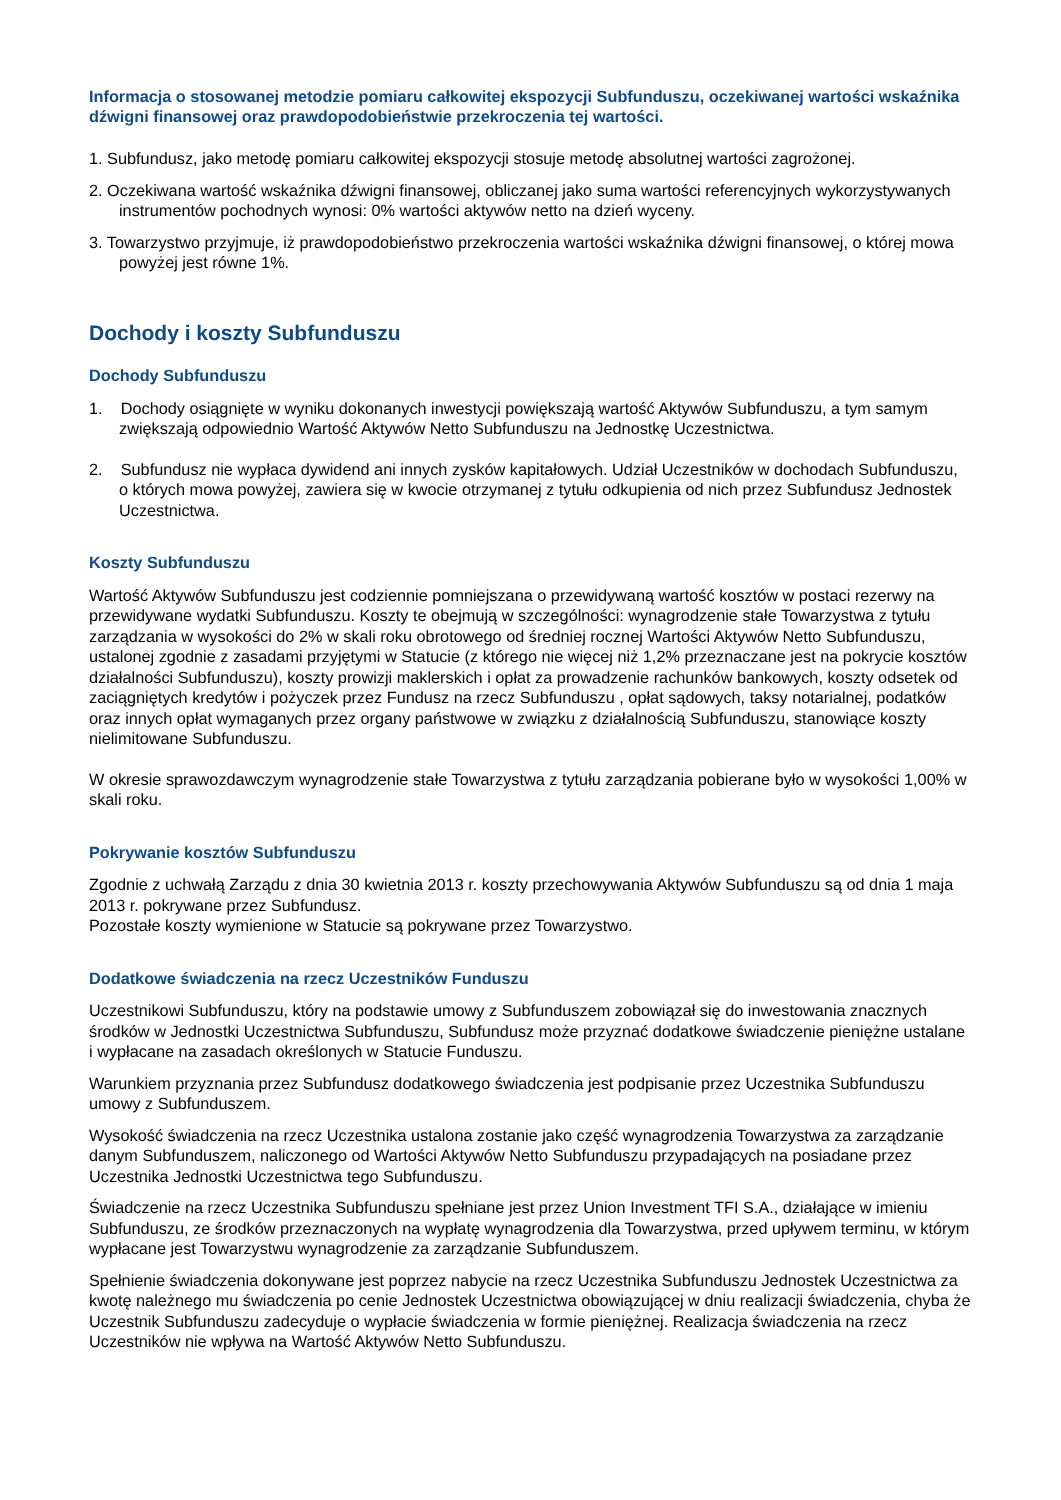Informacja o stosowanej metodzie pomiaru całkowitej ekspozycji Subfunduszu, oczekiwanej wartości wskaźnika dźwigni finansowej oraz prawdopodobieństwie przekroczenia tej wartości.
1. Subfundusz, jako metodę pomiaru całkowitej ekspozycji stosuje metodę absolutnej wartości zagrożonej.
2. Oczekiwana wartość wskaźnika dźwigni finansowej, obliczanej jako suma wartości referencyjnych wykorzystywanych instrumentów pochodnych wynosi: 0% wartości aktywów netto na dzień wyceny.
3. Towarzystwo przyjmuje, iż prawdopodobieństwo przekroczenia wartości wskaźnika dźwigni finansowej, o której mowa powyżej jest równe 1%.
Dochody i koszty Subfunduszu
Dochody Subfunduszu
1. Dochody osiągnięte w wyniku dokonanych inwestycji powiększają wartość Aktywów Subfunduszu, a tym samym zwiększają odpowiednio Wartość Aktywów Netto Subfunduszu na Jednostkę Uczestnictwa.
2. Subfundusz nie wypłaca dywidend ani innych zysków kapitałowych. Udział Uczestników w dochodach Subfunduszu, o których mowa powyżej, zawiera się w kwocie otrzymanej z tytułu odkupienia od nich przez Subfundusz Jednostek Uczestnictwa.
Koszty Subfunduszu
Wartość Aktywów Subfunduszu jest codziennie pomniejszana o przewidywaną wartość kosztów w postaci rezerwy na przewidywane wydatki Subfunduszu. Koszty te obejmują w szczególności: wynagrodzenie stałe Towarzystwa z tytułu zarządzania w wysokości do 2% w skali roku obrotowego od średniej rocznej Wartości Aktywów Netto Subfunduszu, ustalonej zgodnie z zasadami przyjętymi w Statucie (z którego nie więcej niż 1,2% przeznaczane jest na pokrycie kosztów działalności Subfunduszu), koszty prowizji maklerskich i opłat za prowadzenie rachunków bankowych, koszty odsetek od zaciągniętych kredytów i pożyczek przez Fundusz na rzecz Subfunduszu , opłat sądowych, taksy notarialnej, podatków oraz innych opłat wymaganych przez organy państwowe w związku z działalnością Subfunduszu, stanowiące koszty nielimitowane Subfunduszu.
W okresie sprawozdawczym wynagrodzenie stałe Towarzystwa z tytułu zarządzania pobierane było w wysokości 1,00% w skali roku.
Pokrywanie kosztów Subfunduszu
Zgodnie z uchwałą Zarządu z dnia 30 kwietnia 2013 r. koszty przechowywania Aktywów Subfunduszu są od dnia 1 maja 2013 r. pokrywane przez Subfundusz.
Pozostałe koszty wymienione w Statucie są pokrywane przez Towarzystwo.
Dodatkowe świadczenia na rzecz Uczestników Funduszu
Uczestnikowi Subfunduszu, który na podstawie umowy z Subfunduszem zobowiązał się do inwestowania znacznych środków w Jednostki Uczestnictwa Subfunduszu, Subfundusz może przyznać dodatkowe świadczenie pieniężne ustalane i wypłacane na zasadach określonych w Statucie Funduszu.
Warunkiem przyznania przez Subfundusz dodatkowego świadczenia jest podpisanie przez Uczestnika Subfunduszu umowy z Subfunduszem.
Wysokość świadczenia na rzecz Uczestnika ustalona zostanie jako część wynagrodzenia Towarzystwa za zarządzanie danym Subfunduszem, naliczonego od Wartości Aktywów Netto Subfunduszu przypadających na posiadane przez Uczestnika Jednostki Uczestnictwa tego Subfunduszu.
Świadczenie na rzecz Uczestnika Subfunduszu spełniane jest przez Union Investment TFI S.A., działające w imieniu Subfunduszu, ze środków przeznaczonych na wypłatę wynagrodzenia dla Towarzystwa, przed upływem terminu, w którym wypłacane jest Towarzystwu wynagrodzenie za zarządzanie Subfunduszem.
Spełnienie świadczenia dokonywane jest poprzez nabycie na rzecz Uczestnika Subfunduszu Jednostek Uczestnictwa za kwotę należnego mu świadczenia po cenie Jednostek Uczestnictwa obowiązującej w dniu realizacji świadczenia, chyba że Uczestnik Subfunduszu zadecyduje o wypłacie świadczenia w formie pieniężnej. Realizacja świadczenia na rzecz Uczestników nie wpływa na Wartość Aktywów Netto Subfunduszu.